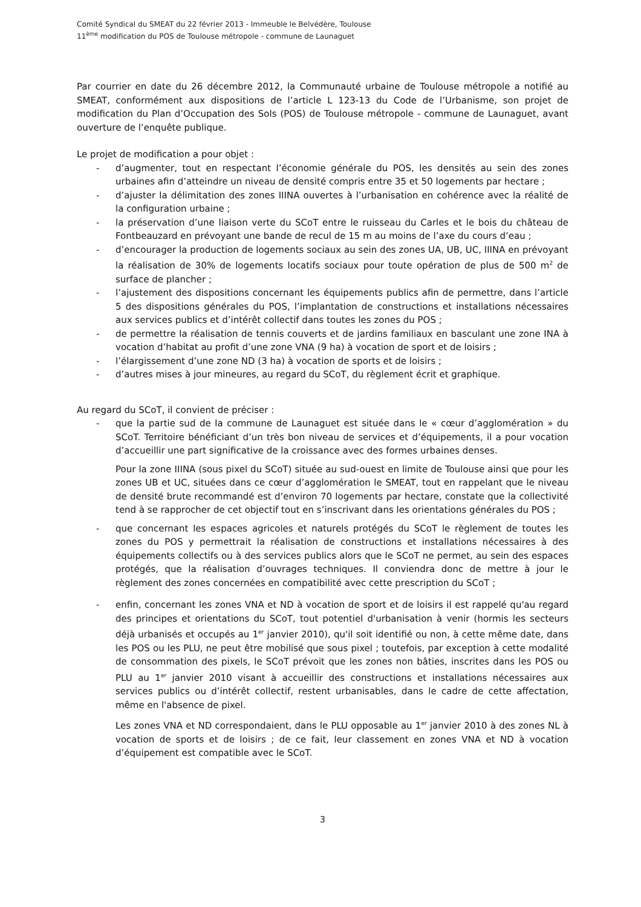Comité Syndical du SMEAT du 22 février 2013 - Immeuble le Belvédère, Toulouse
11<sup>ème</sup> modification du POS de Toulouse métropole - commune de Launaguet
Par courrier en date du 26 décembre 2012, la Communauté urbaine de Toulouse métropole a notifié au SMEAT, conformément aux dispositions de l’article L 123-13 du Code de l’Urbanisme, son projet de modification du Plan d’Occupation des Sols (POS) de Toulouse métropole - commune de Launaguet, avant ouverture de l’enquête publique.
Le projet de modification a pour objet :
- d’augmenter, tout en respectant l’économie générale du POS, les densités au sein des zones urbaines afin d’atteindre un niveau de densité compris entre 35 et 50 logements par hectare ;
- d’ajuster la délimitation des zones IIINA ouvertes à l’urbanisation en cohérence avec la réalité de la configuration urbaine ;
- la préservation d’une liaison verte du SCoT entre le ruisseau du Carles et le bois du château de Fontbeauzard en prévoyant une bande de recul de 15 m au moins de l’axe du cours d’eau ;
- d’encourager la production de logements sociaux au sein des zones UA, UB, UC, IIINA en prévoyant la réalisation de 30% de logements locatifs sociaux pour toute opération de plus de 500 m<sup>2</sup> de surface de plancher ;
- l’ajustement des dispositions concernant les équipements publics afin de permettre, dans l’article 5 des dispositions générales du POS, l’implantation de constructions et installations nécessaires aux services publics et d’intérêt collectif dans toutes les zones du POS ;
- de permettre la réalisation de tennis couverts et de jardins familiaux en basculant une zone INA à vocation d’habitat au profit d’une zone VNA (9 ha) à vocation de sport et de loisirs ;
- l’élargissement d’une zone ND (3 ha) à vocation de sports et de loisirs ;
- d’autres mises à jour mineures, au regard du SCoT, du règlement écrit et graphique.
Au regard du SCoT, il convient de préciser :
- que la partie sud de la commune de Launaguet est située dans le « cœur d’agglomération » du SCoT. Territoire bénéficiant d’un très bon niveau de services et d’équipements, il a pour vocation d’accueillir une part significative de la croissance avec des formes urbaines denses.
Pour la zone IIINA (sous pixel du SCoT) située au sud-ouest en limite de Toulouse ainsi que pour les zones UB et UC, situées dans ce cœur d’agglomération le SMEAT, tout en rappelant que le niveau de densité brute recommandé est d’environ 70 logements par hectare, constate que la collectivité tend à se rapprocher de cet objectif tout en s’inscrivant dans les orientations générales du POS ;
- que concernant les espaces agricoles et naturels protégés du SCoT le règlement de toutes les zones du POS y permettrait la réalisation de constructions et installations nécessaires à des équipements collectifs ou à des services publics alors que le SCoT ne permet, au sein des espaces protégés, que la réalisation d’ouvrages techniques. Il conviendra donc de mettre à jour le règlement des zones concernées en compatibilité avec cette prescription du SCoT ;
- enfin, concernant les zones VNA et ND à vocation de sport et de loisirs il est rappelé qu'au regard des principes et orientations du SCoT, tout potentiel d'urbanisation à venir (hormis les secteurs déjà urbanisés et occupés au 1<sup>er</sup> janvier 2010), qu'il soit identifié ou non, à cette même date, dans les POS ou les PLU, ne peut être mobilisé que sous pixel ; toutefois, par exception à cette modalité de consommation des pixels, le SCoT prévoit que les zones non bâties, inscrites dans les POS ou PLU au 1<sup>er</sup> janvier 2010 visant à accueillir des constructions et installations nécessaires aux services publics ou d’intérêt collectif, restent urbanisables, dans le cadre de cette affectation, même en l'absence de pixel.
Les zones VNA et ND correspondaient, dans le PLU opposable au 1<sup>er</sup> janvier 2010 à des zones NL à vocation de sports et de loisirs ; de ce fait, leur classement en zones VNA et ND à vocation d’équipement est compatible avec le SCoT.
3